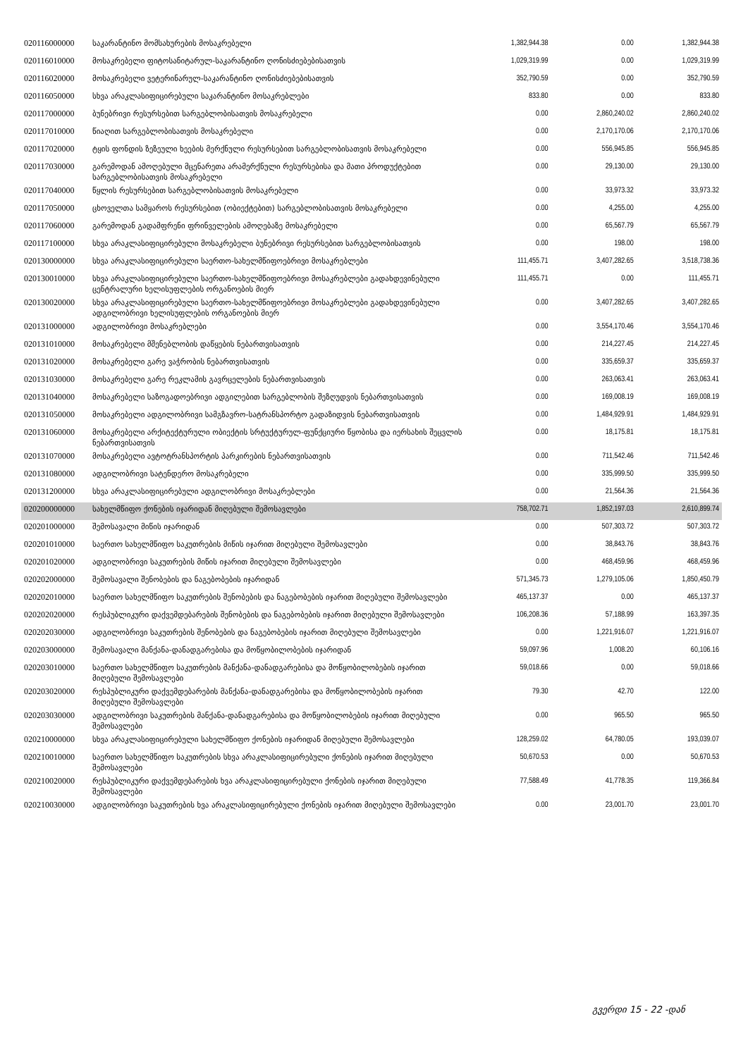| 020116000000 | საკარანტინო მომსახურების მოსაკრებელი | 1,382,944.38 | 0.00 | 1,382,944.38 |
| 020116010000 | მოსაკრებელი ფიტოსანიტარულ-საკარანტინო ღონისძიებებისათვის | 1,029,319.99 | 0.00 | 1,029,319.99 |
| 020116020000 | მოსაკრებელი ვეტერინარულ-საკარანტინო ღონისძიებებისათვის | 352,790.59 | 0.00 | 352,790.59 |
| 020116050000 | სხვა არაკლასიფიცირებული საკარანტინო მოსაკრებლები | 833.80 | 0.00 | 833.80 |
| 020117000000 | ბუნებრივი რესურსებით სარგებლობისათვის მოსაკრებელი | 0.00 | 2,860,240.02 | 2,860,240.02 |
| 020117010000 | წიაღით სარგებლობისათვის მოსაკრებელი | 0.00 | 2,170,170.06 | 2,170,170.06 |
| 020117020000 | ტყის ფონდის ზეზეული ხეების მერქნული რესურსებით სარგებლობისათვის მოსაკრებელი | 0.00 | 556,945.85 | 556,945.85 |
| 020117030000 | გარემოდან ამოღებული მცენარეთა არამერქნული რესურსებისა და მათი პროდუქტებით სარგებლობისათვის მოსაკრებელი | 0.00 | 29,130.00 | 29,130.00 |
| 020117040000 | წყლის რესურსებით სარგებლობისათვის მოსაკრებელი | 0.00 | 33,973.32 | 33,973.32 |
| 020117050000 | ცხოველთა სამყაროს რესურსებით (ობიექტებით) სარგებლობისათვის მოსაკრებელი | 0.00 | 4,255.00 | 4,255.00 |
| 020117060000 | გარემოდან გადამფრენი ფრინველების ამოღებაზე მოსაკრებელი | 0.00 | 65,567.79 | 65,567.79 |
| 020117100000 | სხვა არაკლასიფიცირებული მოსაკრებელი ბუნებრივი რესურსებით სარგებლობისათვის | 0.00 | 198.00 | 198.00 |
| 020130000000 | სხვა არაკლასიფიცირებული საერთო-სახელმწიფოებრივი მოსაკრებლები | 111,455.71 | 3,407,282.65 | 3,518,738.36 |
| 020130010000 | სხვა არაკლასიფიცირებული საერთო-სახელმწიფოებრივი მოსაკრებლები გადახდევინებული ცენტრალური ხელისუფლების ორგანოების მიერ | 111,455.71 | 0.00 | 111,455.71 |
| 020130020000 | სხვა არაკლასიფიცირებული საერთო-სახელმწიფოებრივი მოსაკრებლები გადახდევინებული ადგილობრივი ხელისუფლების ორგანოების მიერ | 0.00 | 3,407,282.65 | 3,407,282.65 |
| 020131000000 | ადგილობრივი მოსაკრებლები | 0.00 | 3,554,170.46 | 3,554,170.46 |
| 020131010000 | მოსაკრებელი მშენებლობის დაწყების ნებართვისათვის | 0.00 | 214,227.45 | 214,227.45 |
| 020131020000 | მოსაკრებელი გარე ვაჭრობის ნებართვისათვის | 0.00 | 335,659.37 | 335,659.37 |
| 020131030000 | მოსაკრებელი გარე რეკლამის გავრცელების ნებართვისათვის | 0.00 | 263,063.41 | 263,063.41 |
| 020131040000 | მოსაკრებელი საზოგადოებრივი ადგილებით სარგებლობის შეზღუდვის ნებართვისათვის | 0.00 | 169,008.19 | 169,008.19 |
| 020131050000 | მოსაკრებელი ადგილობრივი სამგზავრო-სატრანსპორტო გადაზიდვის ნებართვისათვის | 0.00 | 1,484,929.91 | 1,484,929.91 |
| 020131060000 | მოსაკრებელი არქიტექტურული ობიექტის სრტუქტურულ-ფუნქციური წყობისა და იერსახის შეცვლის ნებართვისათვის | 0.00 | 18,175.81 | 18,175.81 |
| 020131070000 | მოსაკრებელი ავტოტრანსპორტის პარკირების ნებართვისათვის | 0.00 | 711,542.46 | 711,542.46 |
| 020131080000 | ადგილობრივი სატენდერო მოსაკრებელი | 0.00 | 335,999.50 | 335,999.50 |
| 020131200000 | სხვა არაკლასიფიცირებული ადგილობრივი მოსაკრებლები | 0.00 | 21,564.36 | 21,564.36 |
| 020200000000 | სახელმწიფო ქონების იჯარიდან მიღებული შემოსავლები | 758,702.71 | 1,852,197.03 | 2,610,899.74 |
| 020201000000 | შემოსავალი მიწის იჯარიდან | 0.00 | 507,303.72 | 507,303.72 |
| 020201010000 | საერთო სახელმწიფო საკუთრების მიწის იჯარით მიღებული შემოსავლები | 0.00 | 38,843.76 | 38,843.76 |
| 020201020000 | ადგილობრივი საკუთრების მიწის იჯარით მიღებული შემოსავლები | 0.00 | 468,459.96 | 468,459.96 |
| 020202000000 | შემოსავალი შენობების და ნაგებობების იჯარიდან | 571,345.73 | 1,279,105.06 | 1,850,450.79 |
| 020202010000 | საერთო სახელმწიფო საკუთრების შენობების და ნაგებობების იჯარით მიღებული შემოსავლები | 465,137.37 | 0.00 | 465,137.37 |
| 020202020000 | რესპუბლიკური დაქვემდებარების შენობების და ნაგებობების იჯარით მიღებული შემოსავლები | 106,208.36 | 57,188.99 | 163,397.35 |
| 020202030000 | ადგილობრივი საკუთრების შენობების და ნაგებობების იჯარით მიღებული შემოსავლები | 0.00 | 1,221,916.07 | 1,221,916.07 |
| 020203000000 | შემოსავალი მანქანა-დანადგარებისა და მოწყობილობების იჯარიდან | 59,097.96 | 1,008.20 | 60,106.16 |
| 020203010000 | საერთო სახელმწიფო საკუთრების მანქანა-დანადგარებისა და მოწყობილობების იჯარით მიღებული შემოსავლები | 59,018.66 | 0.00 | 59,018.66 |
| 020203020000 | რესპუბლიკური დაქვემდებარების მანქანა-დანადგარებისა და მოწყობილობების იჯარით მიღებული შემოსავლები | 79.30 | 42.70 | 122.00 |
| 020203030000 | ადგილობრივი საკუთრების მანქანა-დანადგარებისა და მოწყობილობების იჯარით მიღებული შემოსავლები | 0.00 | 965.50 | 965.50 |
| 020210000000 | სხვა არაკლასიფიცირებული სახელმწიფო ქონების იჯარიდან მიღებული შემოსავლები | 128,259.02 | 64,780.05 | 193,039.07 |
| 020210010000 | საერთო სახელმწიფო საკუთრების სხვა არაკლასიფიცირებული ქონების იჯარით მიღებული შემოსავლები | 50,670.53 | 0.00 | 50,670.53 |
| 020210020000 | რესპუბლიკური დაქვემდებარების ხვა არაკლასიფიცირებული ქონების იჯარით მიღებული შემოსავლები | 77,588.49 | 41,778.35 | 119,366.84 |
| 020210030000 | ადგილობრივი საკუთრების ხვა არაკლასიფიცირებული ქონების იჯარით მიღებული შემოსავლები | 0.00 | 23,001.70 | 23,001.70 |
გვერდი 15 - 22 -დან